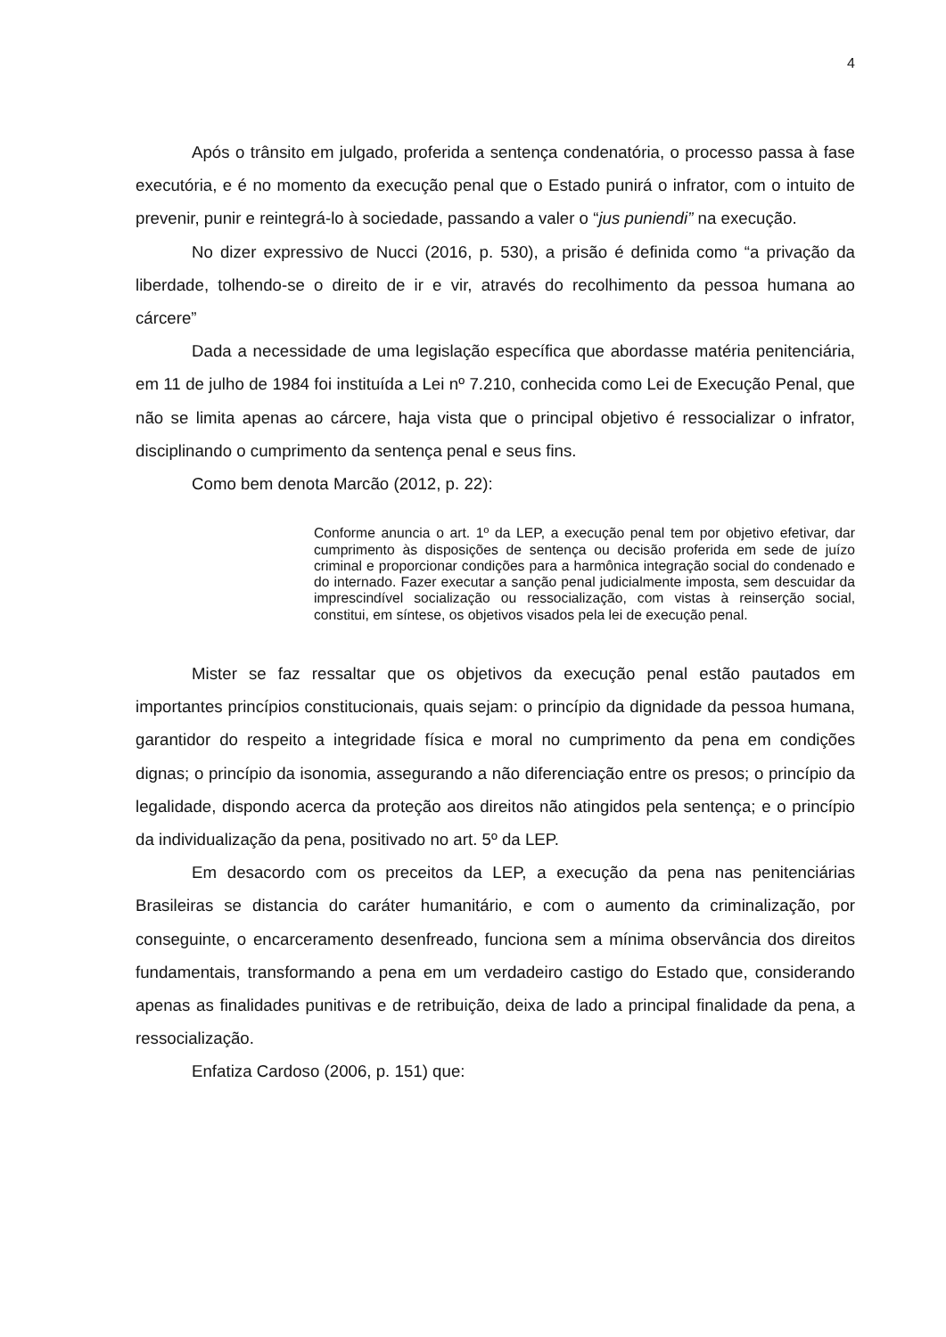4
Após o trânsito em julgado, proferida a sentença condenatória, o processo passa à fase executória, e é no momento da execução penal que o Estado punirá o infrator, com o intuito de prevenir, punir e reintegrá-lo à sociedade, passando a valer o “jus puniendi” na execução.
No dizer expressivo de Nucci (2016, p. 530), a prisão é definida como “a privação da liberdade, tolhendo-se o direito de ir e vir, através do recolhimento da pessoa humana ao cárcere”
Dada a necessidade de uma legislação específica que abordasse matéria penitenciária, em 11 de julho de 1984 foi instituída a Lei nº 7.210, conhecida como Lei de Execução Penal, que não se limita apenas ao cárcere, haja vista que o principal objetivo é ressocializar o infrator, disciplinando o cumprimento da sentença penal e seus fins.
Como bem denota Marcão (2012, p. 22):
Conforme anuncia o art. 1º da LEP, a execução penal tem por objetivo efetivar, dar cumprimento às disposições de sentença ou decisão proferida em sede de juízo criminal e proporcionar condições para a harmônica integração social do condenado e do internado. Fazer executar a sanção penal judicialmente imposta, sem descuidar da imprescindível socialização ou ressocialização, com vistas à reinserção social, constitui, em síntese, os objetivos visados pela lei de execução penal.
Mister se faz ressaltar que os objetivos da execução penal estão pautados em importantes princípios constitucionais, quais sejam: o princípio da dignidade da pessoa humana, garantidor do respeito a integridade física e moral no cumprimento da pena em condições dignas; o princípio da isonomia, assegurando a não diferenciação entre os presos; o princípio da legalidade, dispondo acerca da proteção aos direitos não atingidos pela sentença; e o princípio da individualização da pena, positivado no art. 5º da LEP.
Em desacordo com os preceitos da LEP, a execução da pena nas penitenciárias Brasileiras se distancia do caráter humanitário, e com o aumento da criminalização, por conseguinte, o encarceramento desenfreado, funciona sem a mínima observância dos direitos fundamentais, transformando a pena em um verdadeiro castigo do Estado que, considerando apenas as finalidades punitivas e de retribuição, deixa de lado a principal finalidade da pena, a ressocialização.
Enfatiza Cardoso (2006, p. 151) que: